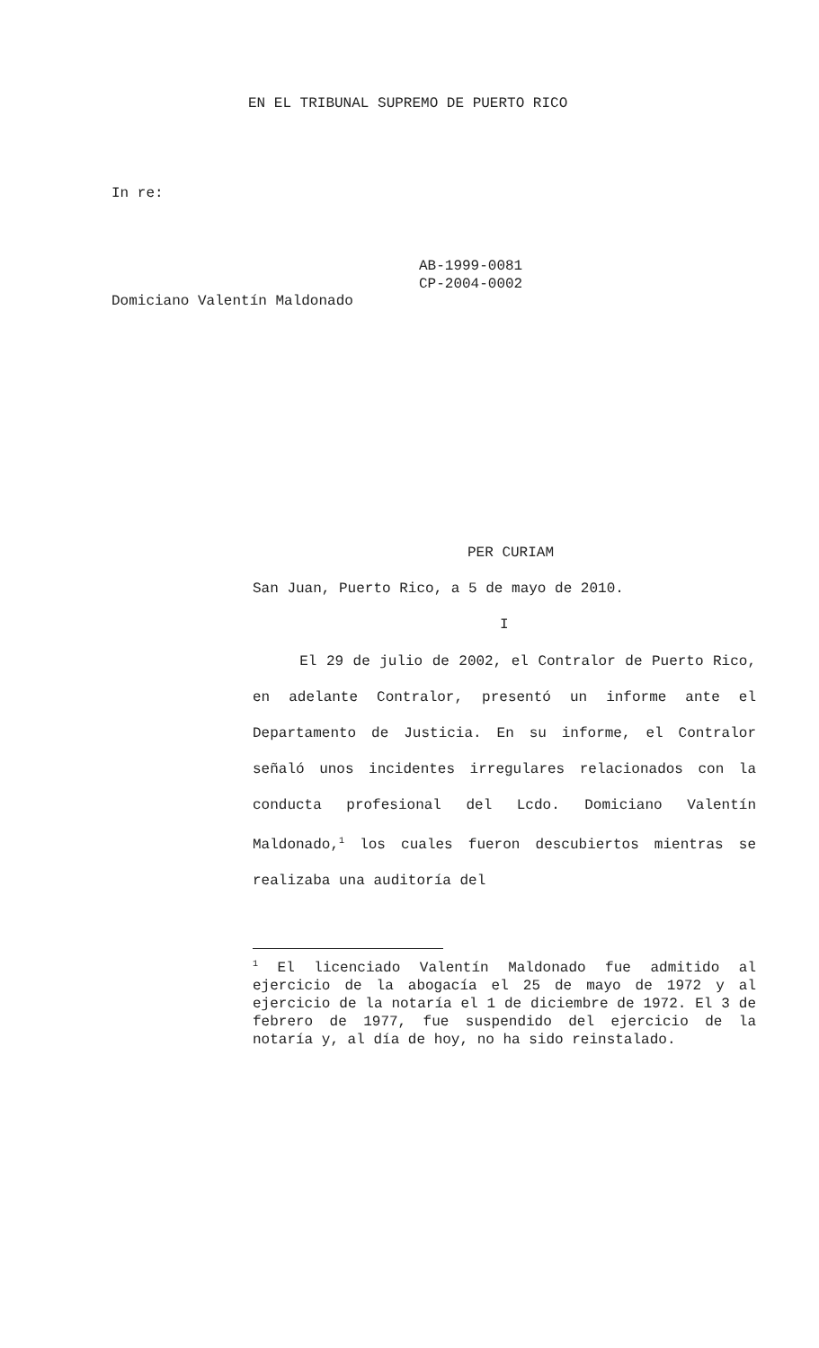EN EL TRIBUNAL SUPREMO DE PUERTO RICO
In re:
AB-1999-0081
CP-2004-0002
Domiciano Valentín Maldonado
PER CURIAM
San Juan, Puerto Rico, a 5 de mayo de 2010.
I
El 29 de julio de 2002, el Contralor de Puerto Rico, en adelante Contralor, presentó un informe ante el Departamento de Justicia. En su informe, el Contralor señaló unos incidentes irregulares relacionados con la conducta profesional del Lcdo. Domiciano Valentín Maldonado,<sup>1</sup> los cuales fueron descubiertos mientras se realizaba una auditoría del
<sup>1</sup> El licenciado Valentín Maldonado fue admitido al ejercicio de la abogacía el 25 de mayo de 1972 y al ejercicio de la notaría el 1 de diciembre de 1972. El 3 de febrero de 1977, fue suspendido del ejercicio de la notaría y, al día de hoy, no ha sido reinstalado.